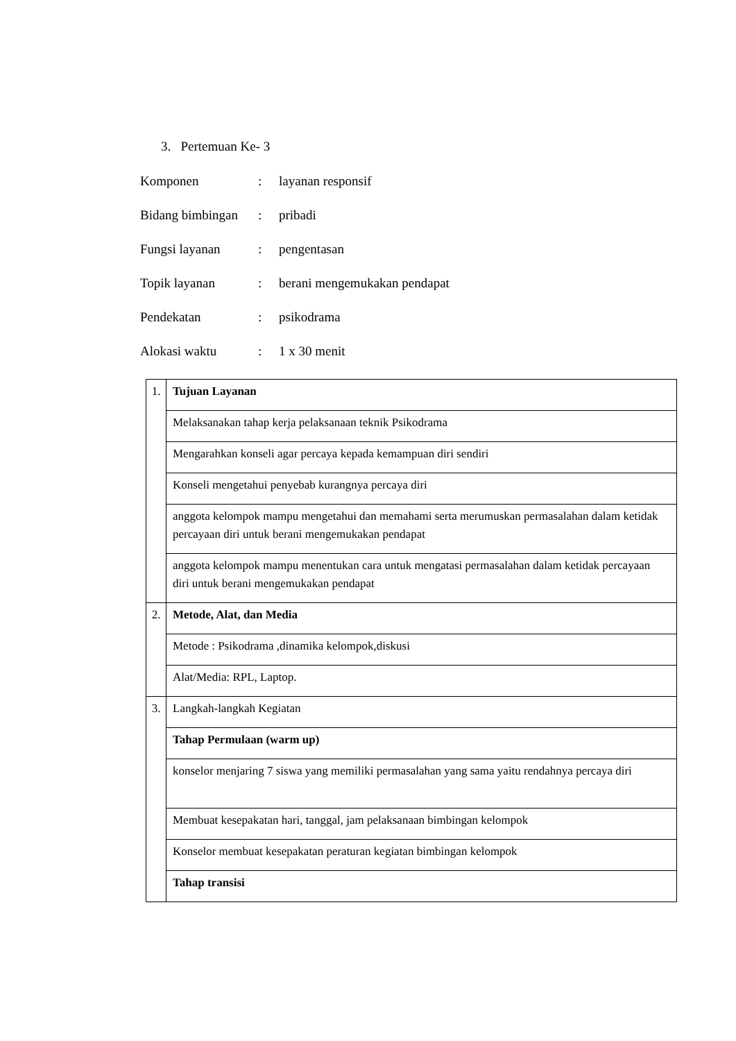3. Pertemuan Ke- 3
Komponen: layanan responsif
Bidang bimbingan: pribadi
Fungsi layanan: pengentasan
Topik layanan: berani mengemukakan pendapat
Pendekatan: psikodrama
Alokasi waktu: 1 x 30 menit
| 1. | Tujuan Layanan |
| | Melaksanakan tahap kerja pelaksanaan teknik Psikodrama |
| | Mengarahkan konseli agar percaya kepada kemampuan diri sendiri |
| | Konseli mengetahui penyebab kurangnya percaya diri |
| | anggota kelompok mampu mengetahui dan memahami serta merumuskan permasalahan dalam ketidak percayaan diri untuk berani mengemukakan pendapat |
| | anggota kelompok mampu menentukan cara untuk mengatasi permasalahan dalam ketidak percayaan diri untuk berani mengemukakan pendapat |
| 2. | Metode, Alat, dan Media |
| | Metode : Psikodrama ,dinamika kelompok,diskusi |
| | Alat/Media: RPL, Laptop. |
| 3. | Langkah-langkah Kegiatan |
| | Tahap Permulaan (warm up) |
| | konselor menjaring 7 siswa yang memiliki permasalahan yang sama yaitu rendahnya percaya diri |
| | Membuat kesepakatan hari, tanggal, jam pelaksanaan bimbingan kelompok |
| | Konselor membuat kesepakatan peraturan kegiatan bimbingan kelompok |
| | Tahap transisi |